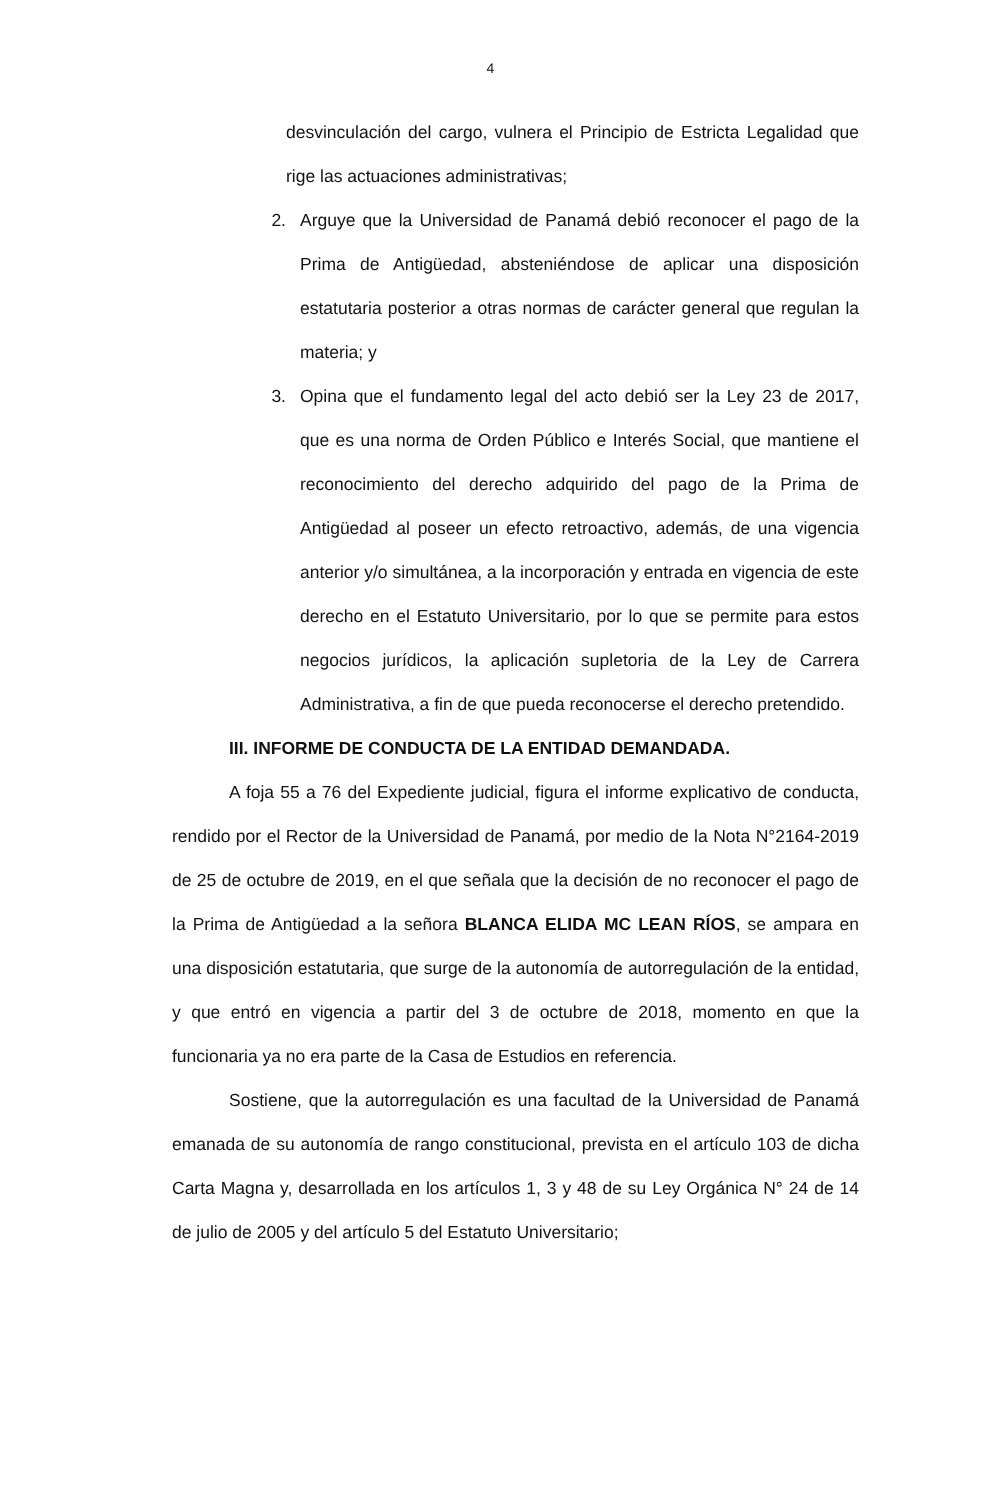4
desvinculación del cargo, vulnera el Principio de Estricta Legalidad que rige las actuaciones administrativas;
2. Arguye que la Universidad de Panamá debió reconocer el pago de la Prima de Antigüedad, absteniéndose de aplicar una disposición estatutaria posterior a otras normas de carácter general que regulan la materia; y
3. Opina que el fundamento legal del acto debió ser la Ley 23 de 2017, que es una norma de Orden Público e Interés Social, que mantiene el reconocimiento del derecho adquirido del pago de la Prima de Antigüedad al poseer un efecto retroactivo, además, de una vigencia anterior y/o simultánea, a la incorporación y entrada en vigencia de este derecho en el Estatuto Universitario, por lo que se permite para estos negocios jurídicos, la aplicación supletoria de la Ley de Carrera Administrativa, a fin de que pueda reconocerse el derecho pretendido.
III. INFORME DE CONDUCTA DE LA ENTIDAD DEMANDADA.
A foja 55 a 76 del Expediente judicial, figura el informe explicativo de conducta, rendido por el Rector de la Universidad de Panamá, por medio de la Nota N°2164-2019 de 25 de octubre de 2019, en el que señala que la decisión de no reconocer el pago de la Prima de Antigüedad a la señora BLANCA ELIDA MC LEAN RÍOS, se ampara en una disposición estatutaria, que surge de la autonomía de autorregulación de la entidad, y que entró en vigencia a partir del 3 de octubre de 2018, momento en que la funcionaria ya no era parte de la Casa de Estudios en referencia.
Sostiene, que la autorregulación es una facultad de la Universidad de Panamá emanada de su autonomía de rango constitucional, prevista en el artículo 103 de dicha Carta Magna y, desarrollada en los artículos 1, 3 y 48 de su Ley Orgánica N° 24 de 14 de julio de 2005 y del artículo 5 del Estatuto Universitario;